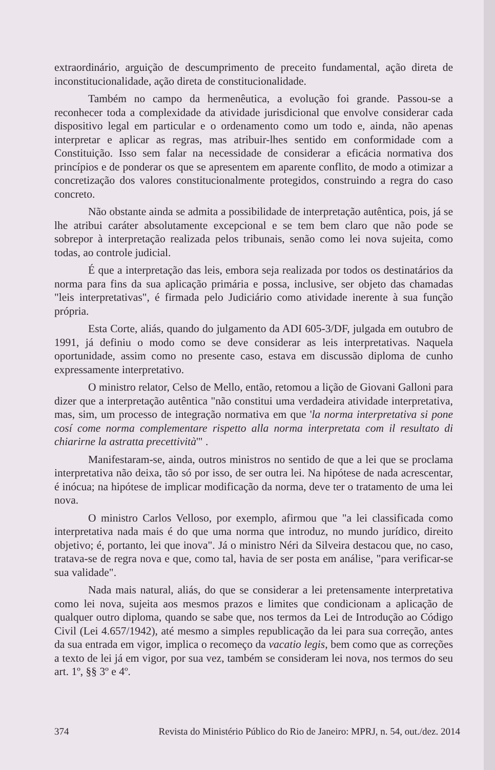extraordinário, arguição de descumprimento de preceito fundamental, ação direta de inconstitucionalidade, ação direta de constitucionalidade.
Também no campo da hermenêutica, a evolução foi grande. Passou-se a reconhecer toda a complexidade da atividade jurisdicional que envolve considerar cada dispositivo legal em particular e o ordenamento como um todo e, ainda, não apenas interpretar e aplicar as regras, mas atribuir-lhes sentido em conformidade com a Constituição. Isso sem falar na necessidade de considerar a eficácia normativa dos princípios e de ponderar os que se apresentem em aparente conflito, de modo a otimizar a concretização dos valores constitucionalmente protegidos, construindo a regra do caso concreto.
Não obstante ainda se admita a possibilidade de interpretação autêntica, pois, já se lhe atribui caráter absolutamente excepcional e se tem bem claro que não pode se sobrepor à interpretação realizada pelos tribunais, senão como lei nova sujeita, como todas, ao controle judicial.
É que a interpretação das leis, embora seja realizada por todos os destinatários da norma para fins da sua aplicação primária e possa, inclusive, ser objeto das chamadas "leis interpretativas", é firmada pelo Judiciário como atividade inerente à sua função própria.
Esta Corte, aliás, quando do julgamento da ADI 605-3/DF, julgada em outubro de 1991, já definiu o modo como se deve considerar as leis interpretativas. Naquela oportunidade, assim como no presente caso, estava em discussão diploma de cunho expressamente interpretativo.
O ministro relator, Celso de Mello, então, retomou a lição de Giovani Galloni para dizer que a interpretação autêntica "não constitui uma verdadeira atividade interpretativa, mas, sim, um processo de integração normativa em que 'la norma interpretativa si pone cosí come norma complementare rispetto alla norma interpretata com il resultato di chiarirne la astratta precettività'" .
Manifestaram-se, ainda, outros ministros no sentido de que a lei que se proclama interpretativa não deixa, tão só por isso, de ser outra lei. Na hipótese de nada acrescentar, é inócua; na hipótese de implicar modificação da norma, deve ter o tratamento de uma lei nova.
O ministro Carlos Velloso, por exemplo, afirmou que "a lei classificada como interpretativa nada mais é do que uma norma que introduz, no mundo jurídico, direito objetivo; é, portanto, lei que inova". Já o ministro Néri da Silveira destacou que, no caso, tratava-se de regra nova e que, como tal, havia de ser posta em análise, "para verificar-se sua validade".
Nada mais natural, aliás, do que se considerar a lei pretensamente interpretativa como lei nova, sujeita aos mesmos prazos e limites que condicionam a aplicação de qualquer outro diploma, quando se sabe que, nos termos da Lei de Introdução ao Código Civil (Lei 4.657/1942), até mesmo a simples republicação da lei para sua correção, antes da sua entrada em vigor, implica o recomeço da vacatio legis, bem como que as correções a texto de lei já em vigor, por sua vez, também se consideram lei nova, nos termos do seu art. 1º, §§ 3º e 4º.
374 Revista do Ministério Público do Rio de Janeiro: MPRJ, n. 54, out./dez. 2014